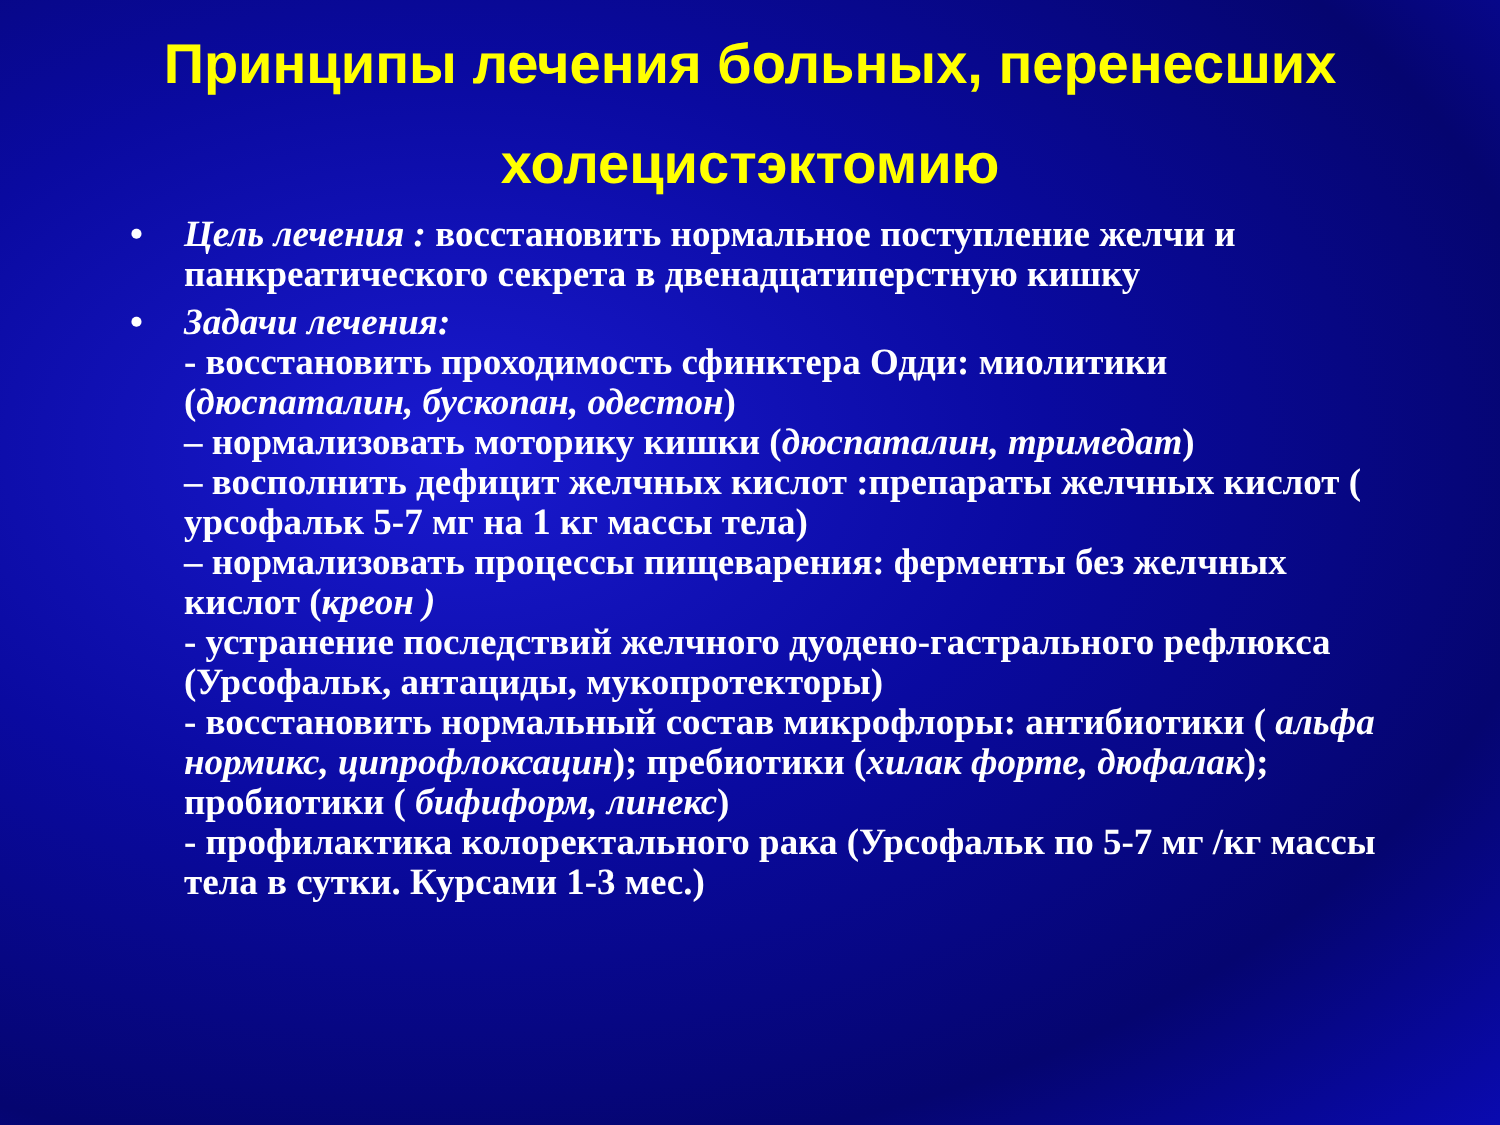Принципы лечения больных, перенесших
холецистэктомию
• Цель лечения : восстановить нормальное поступление желчи и панкреатического секрета в двенадцатиперстную кишку
• Задачи лечения:
- восстановить проходимость сфинктера Одди: миолитики (дюспаталин, бускопан, одестон)
– нормализовать моторику кишки (дюспаталин, тримедат)
– восполнить дефицит желчных кислот :препараты желчных кислот ( урсофальк 5-7 мг на 1 кг массы тела)
– нормализовать процессы пищеварения: ферменты без желчных кислот (креон )
- устранение последствий желчного дуодено-гастрального рефлюкса (Урсофальк, антациды, мукопротекторы)
- восстановить нормальный состав микрофлоры: антибиотики ( альфа нормикс, ципрофлоксацин); пребиотики (хилак форте, дюфалак); пробиотики ( бифиформ, линекс)
- профилактика колоректального рака (Урсофальк по 5-7 мг /кг массы тела в сутки. Курсами 1-3 мес.)